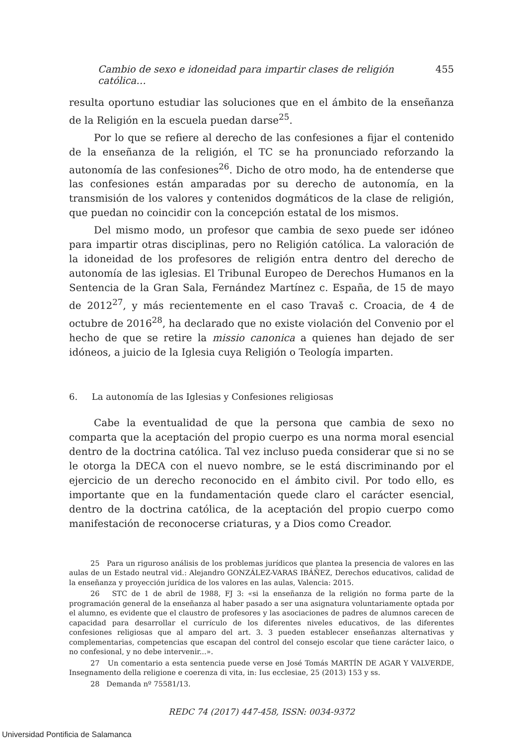Cambio de sexo e idoneidad para impartir clases de religión católica… 455
resulta oportuno estudiar las soluciones que en el ámbito de la enseñanza de la Religión en la escuela puedan darse<sup>25</sup>.
Por lo que se refiere al derecho de las confesiones a fijar el contenido de la enseñanza de la religión, el TC se ha pronunciado reforzando la autonomía de las confesiones<sup>26</sup>. Dicho de otro modo, ha de entenderse que las confesiones están amparadas por su derecho de autonomía, en la transmisión de los valores y contenidos dogmáticos de la clase de religión, que puedan no coincidir con la concepción estatal de los mismos.
Del mismo modo, un profesor que cambia de sexo puede ser idóneo para impartir otras disciplinas, pero no Religión católica. La valoración de la idoneidad de los profesores de religión entra dentro del derecho de autonomía de las iglesias. El Tribunal Europeo de Derechos Humanos en la Sentencia de la Gran Sala, Fernández Martínez c. España, de 15 de mayo de 2012<sup>27</sup>, y más recientemente en el caso Travaš c. Croacia, de 4 de octubre de 2016<sup>28</sup>, ha declarado que no existe violación del Convenio por el hecho de que se retire la missio canonica a quienes han dejado de ser idóneos, a juicio de la Iglesia cuya Religión o Teología imparten.
6. La autonomía de las Iglesias y Confesiones religiosas
Cabe la eventualidad de que la persona que cambia de sexo no comparta que la aceptación del propio cuerpo es una norma moral esencial dentro de la doctrina católica. Tal vez incluso pueda considerar que si no se le otorga la DECA con el nuevo nombre, se le está discriminando por el ejercicio de un derecho reconocido en el ámbito civil. Por todo ello, es importante que en la fundamentación quede claro el carácter esencial, dentro de la doctrina católica, de la aceptación del propio cuerpo como manifestación de reconocerse criaturas, y a Dios como Creador.
25 Para un riguroso análisis de los problemas jurídicos que plantea la presencia de valores en las aulas de un Estado neutral vid.: Alejandro GONZÁLEZ-VARAS IBÁÑEZ, Derechos educativos, calidad de la enseñanza y proyección jurídica de los valores en las aulas, Valencia: 2015.
26 STC de 1 de abril de 1988, FJ 3: «si la enseñanza de la religión no forma parte de la programación general de la enseñanza al haber pasado a ser una asignatura voluntariamente optada por el alumno, es evidente que el claustro de profesores y las asociaciones de padres de alumnos carecen de capacidad para desarrollar el currículo de los diferentes niveles educativos, de las diferentes confesiones religiosas que al amparo del art. 3. 3 pueden establecer enseñanzas alternativas y complementarias, competencias que escapan del control del consejo escolar que tiene carácter laico, o no confesional, y no debe intervenir...».
27 Un comentario a esta sentencia puede verse en José Tomás MARTÍN DE AGAR Y VALVERDE, Insegnamento della religione e coerenza di vita, in: Ius ecclesiae, 25 (2013) 153 y ss.
28 Demanda nº 75581/13.
REDC 74 (2017) 447-458, ISSN: 0034-9372
Universidad Pontificia de Salamanca